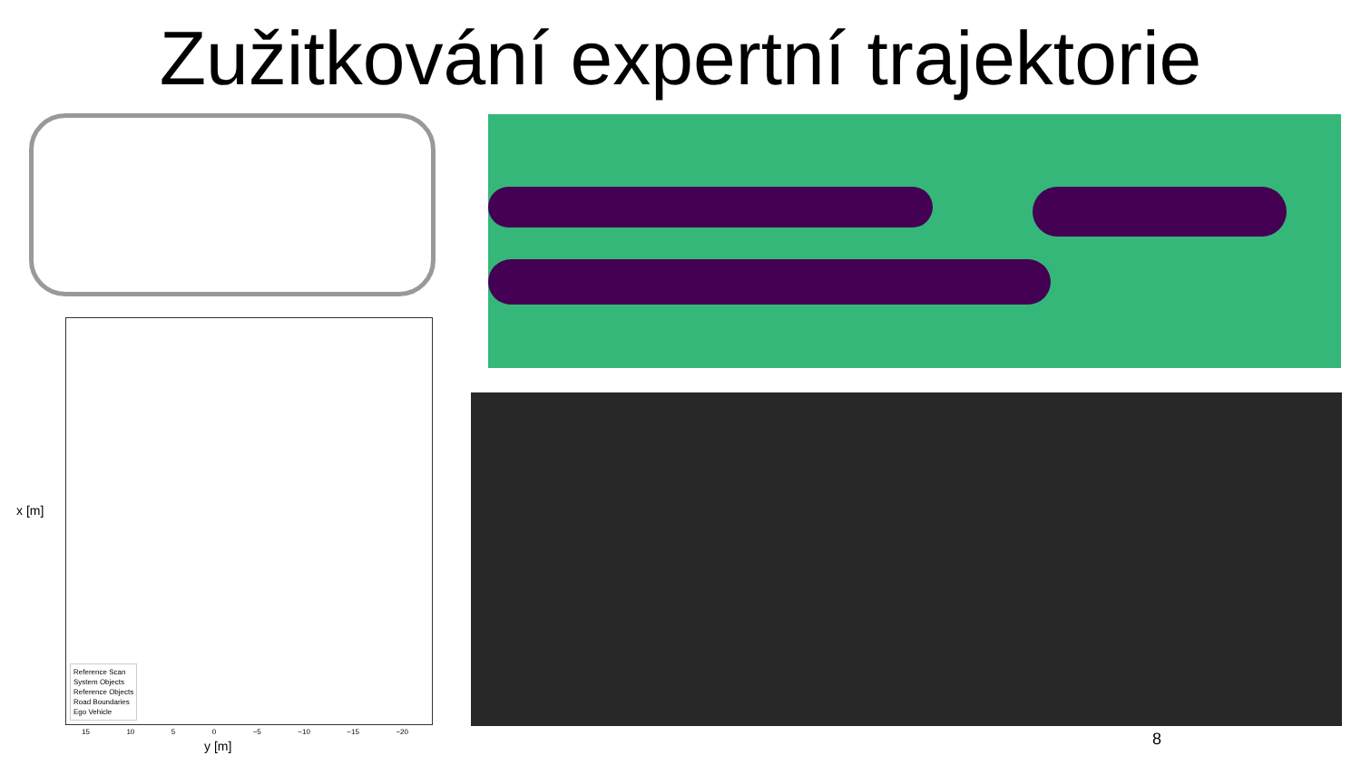Zužitkování expertní trajektorie
Reference Scan
System Objects
Reference Objects
Road Boundaries
Ego Vehicle
x [m]
15 10 5 0 −5 −10 −15 −20
y [m] 8